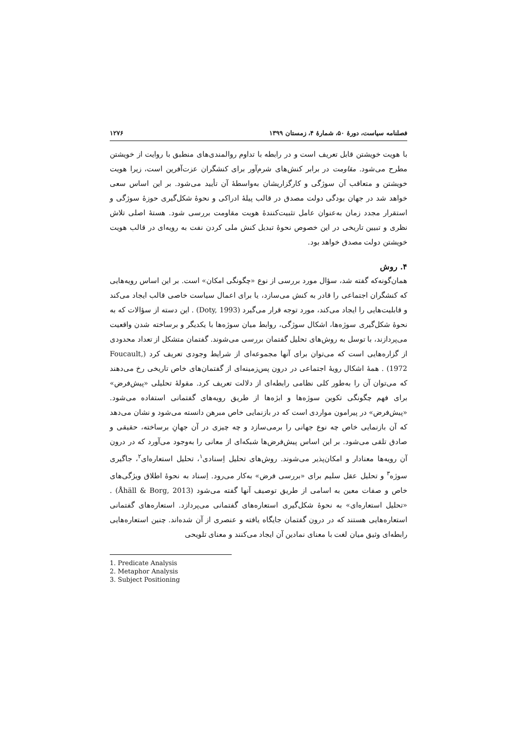فصلنامه سیاست، دورهٔ ۵۰، شمارهٔ ۴، زمستان ۱۳۹۹ ۱۲۷۶
با هویت خویشتن قابل تعریف است و در رابطه با تداوم روالمندی‌های منطبق با روایت از خویشتن مطرح می‌شود. مقاومت در برابر کنش‌های شرم‌آور برای کنشگران عزت‌آفرین است، زیرا هویت خویشتن و متعاقب آن سوژگی و کارگزاریشان به‌واسطهٔ آن تأیید می‌شود. بر این اساس سعی خواهد شد در جهان بودگی دولت مصدق در قالب پیلهٔ ادراکی و نحوهٔ شکل‌گیری حوزهٔ سوژگی و استقرار مجدد زمان به‌عنوان عامل تثبیت‌کنندهٔ هویت مقاومت بررسی شود. هستهٔ اصلی تلاش نظری و تبیین تاریخی در این خصوص نحوهٔ تبدیل کنش ملی کردن نفت به رویه‌ای در قالب هویت خویشتن دولت مصدق خواهد بود.
۴. روش
همان‌گونه‌که گفته شد، سؤال مورد بررسی از نوع «چگونگی امکان» است. بر این اساس رویه‌هایی که کنشگران اجتماعی را قادر به کنش می‌سازد، یا برای اعمال سیاست خاصی قالب ایجاد می‌کند و قابلیت‌هایی را ایجاد می‌کند، مورد توجه قرار می‌گیرد (Doty, 1993) . این دسته از سؤالات که به نحوهٔ شکل‌گیری سوژه‌ها، اشکال سوژگی، روابط میان سوژه‌ها با یکدیگر و برساخته شدن واقعیت می‌پردازند، با توسل به روش‌های تحلیل گفتمان بررسی می‌شوند. گفتمان متشکل از تعداد محدودی از گزاره‌هایی است که می‌توان برای آنها مجموعه‌ای از شرایط وجودی تعریف کرد (Foucault, 1972) . همهٔ اشکال رویهٔ اجتماعی در درون پس‌زمینه‌ای از گفتمان‌های خاص تاریخی رخ می‌دهند که می‌توان آن را به‌طور کلی نظامی رابطه‌ای از دلالت تعریف کرد. مقولهٔ تحلیلی «پیش‌فرض» برای فهم چگونگی تکوین سوژه‌ها و ابژه‌ها از طریق رویه‌های گفتمانی استفاده می‌شود. «پیش‌فرض» در پیرامون مواردی است که در بازنمایی خاص مبرهن دانسته می‌شود و نشان می‌دهد که آن بازنمایی خاص چه نوع جهانی را برمی‌سازد و چه چیزی در آن جهانِ برساخته، حقیقی و صادق تلقی می‌شود. بر این اساس پیش‌فرض‌ها شبکه‌ای از معانی را به‌وجود می‌آورد که در درون آن رویه‌ها معنادار و امکان‌پذیر می‌شوند. روش‌های تحلیل اِسنادی<sup>۱</sup>، تحلیل استعاره‌ای<sup>۲</sup>، جاگیری سوژه<sup>۳</sup> و تحلیل عقل سلیم برای «بررسی فرض» به‌کار می‌رود. اِسناد به نحوهٔ اطلاق ویژگی‌های خاص و صفات معین به اسامی از طریق توصیف آنها گفته می‌شود (Åhäll & Borg, 2013) . «تحلیل استعاره‌ای» به نحوهٔ شکل‌گیری استعاره‌های گفتمانی می‌پردازد. استعاره‌های گفتمانی استعاره‌هایی هستند که در درون گفتمان جایگاه یافته و عنصری از آن شده‌اند. چنین استعاره‌هایی رابطه‌ای وثیق میان لغت با معنای نمادین آن ایجاد می‌کنند و معنای تلویحی
1. Predicate Analysis
2. Metaphor Analysis
3. Subject Positioning